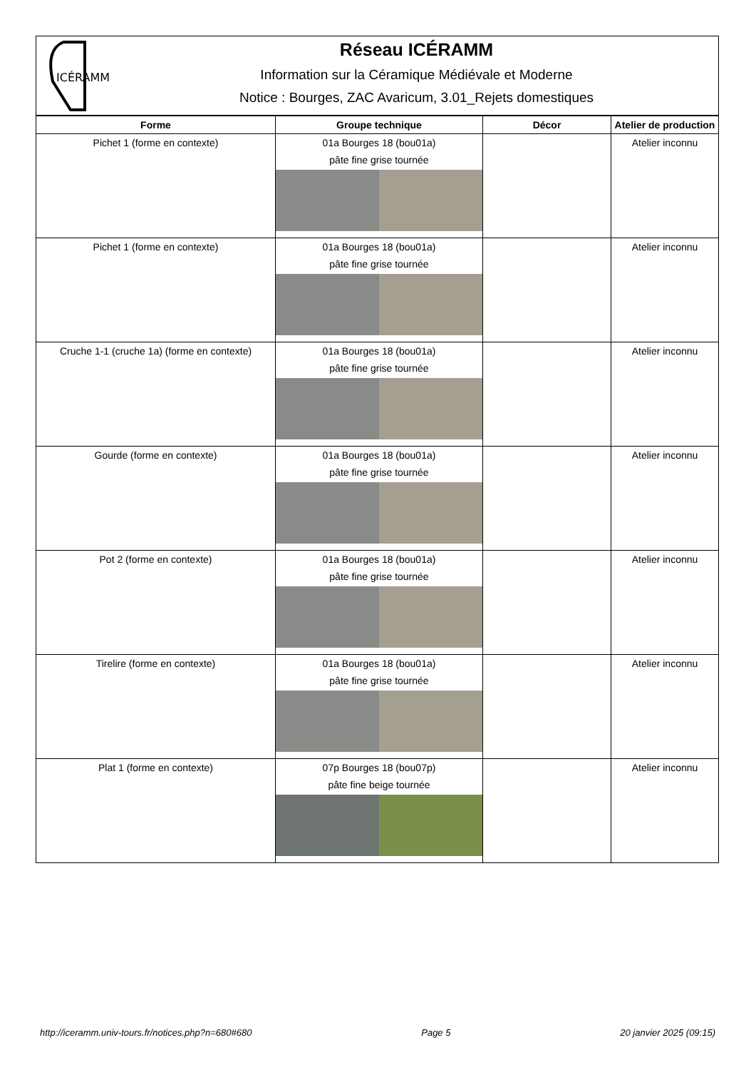ICÉRAMM
Réseau ICÉRAMM
Information sur la Céramique Médiévale et Moderne
Notice : Bourges, ZAC Avaricum, 3.01_Rejets domestiques
| Forme | Groupe technique | Décor | Atelier de production |
| --- | --- | --- | --- |
| Pichet 1 (forme en contexte) | 01a Bourges 18 (bou01a) pâte fine grise tournée | | Atelier inconnu |
| Pichet 1 (forme en contexte) | 01a Bourges 18 (bou01a) pâte fine grise tournée | | Atelier inconnu |
| Cruche 1-1 (cruche 1a) (forme en contexte) | 01a Bourges 18 (bou01a) pâte fine grise tournée | | Atelier inconnu |
| Gourde (forme en contexte) | 01a Bourges 18 (bou01a) pâte fine grise tournée | | Atelier inconnu |
| Pot 2 (forme en contexte) | 01a Bourges 18 (bou01a) pâte fine grise tournée | | Atelier inconnu |
| Tirelire (forme en contexte) | 01a Bourges 18 (bou01a) pâte fine grise tournée | | Atelier inconnu |
| Plat 1 (forme en contexte) | 07p Bourges 18 (bou07p) pâte fine beige tournée | | Atelier inconnu |
http://iceramm.univ-tours.fr/notices.php?n=680#680 Page 5 20 janvier 2025 (09:15)